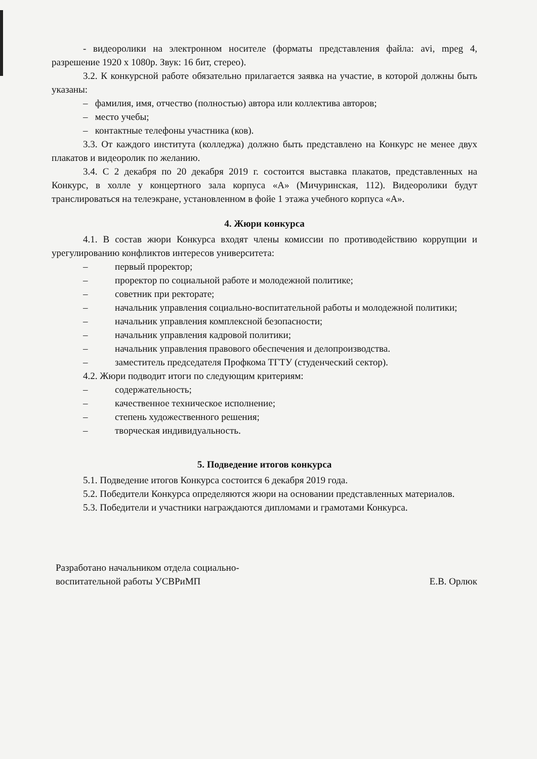- видеоролики на электронном носителе (форматы представления файла: avi, mpeg 4, разрешение 1920 х 1080р. Звук: 16 бит, стерео).
3.2. К конкурсной работе обязательно прилагается заявка на участие, в которой должны быть указаны:
– фамилия, имя, отчество (полностью) автора или коллектива авторов;
– место учебы;
– контактные телефоны участника (ков).
3.3. От каждого института (колледжа) должно быть представлено на Конкурс не менее двух плакатов и видеоролик по желанию.
3.4. С 2 декабря по 20 декабря 2019 г. состоится выставка плакатов, представленных на Конкурс, в холле у концертного зала корпуса «А» (Мичуринская, 112). Видеоролики будут транслироваться на телеэкране, установленном в фойе 1 этажа учебного корпуса «А».
4. Жюри конкурса
4.1. В состав жюри Конкурса входят члены комиссии по противодействию коррупции и урегулированию конфликтов интересов университета:
– первый проректор;
– проректор по социальной работе и молодежной политике;
– советник при ректорате;
– начальник управления социально-воспитательной работы и молодежной политики;
– начальник управления комплексной безопасности;
– начальник управления кадровой политики;
– начальник управления правового обеспечения и делопроизводства.
– заместитель председателя Профкома ТГТУ (студенческий сектор).
4.2. Жюри подводит итоги по следующим критериям:
– содержательность;
– качественное техническое исполнение;
– степень художественного решения;
– творческая индивидуальность.
5. Подведение итогов конкурса
5.1. Подведение итогов Конкурса состоится 6 декабря 2019 года.
5.2. Победители Конкурса определяются жюри на основании представленных материалов.
5.3. Победители и участники награждаются дипломами и грамотами Конкурса.
Разработано начальником отдела социально-
воспитательной работы УСВРиМП
Е.В. Орлюк